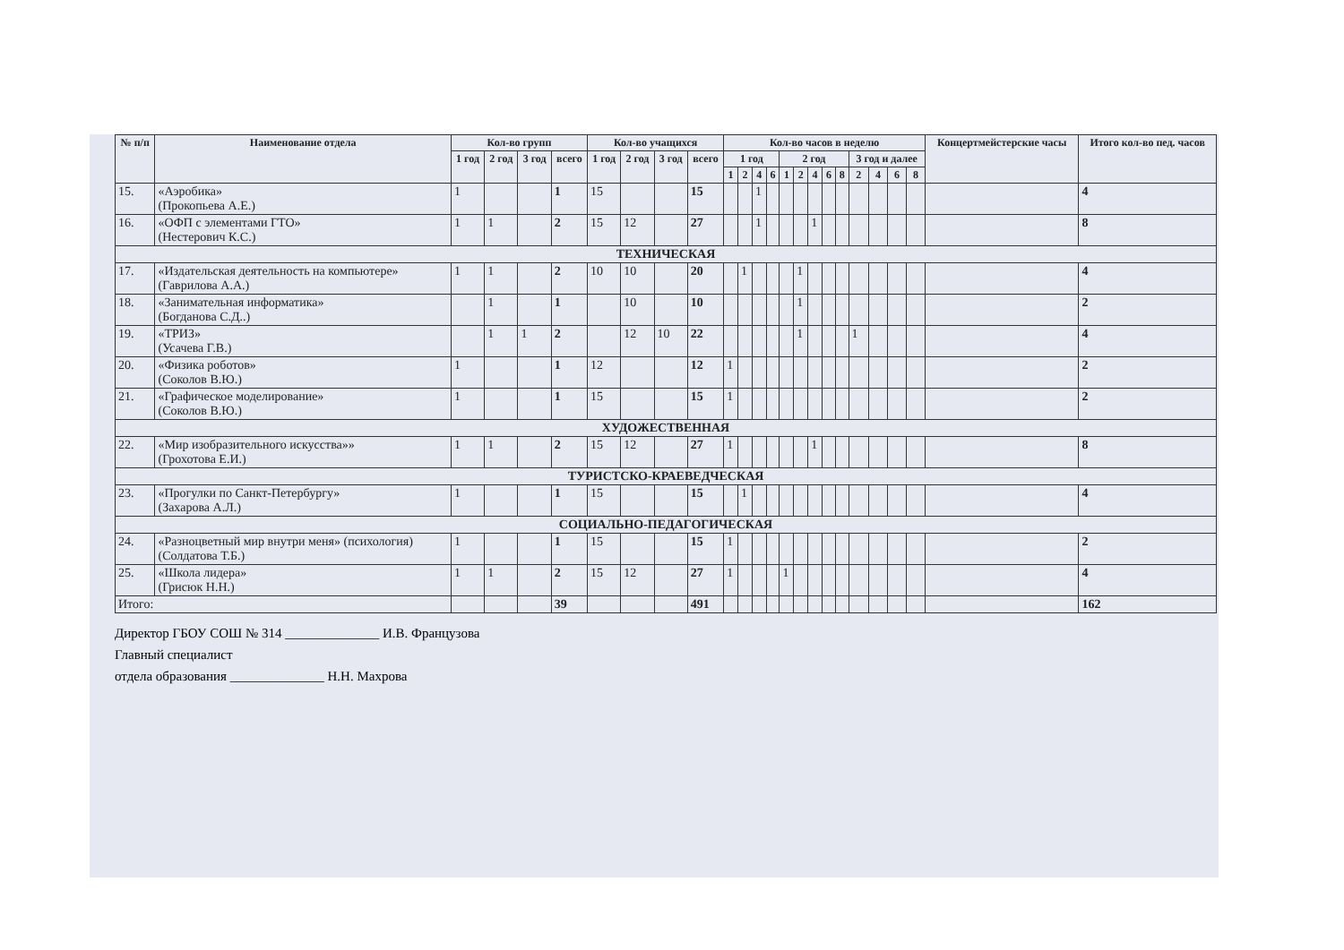| № п/п | Наименование отдела | Кол-во групп | | | | Кол-во учащихся | | | | Кол-во часов в неделю | | | | | | | | | | | | | Концертмейстерские часы | Итого кол-во пед. часов |
| --- | --- | --- | --- | --- | --- | --- | --- | --- | --- | --- | --- | --- | --- | --- | --- | --- | --- | --- | --- | --- | --- | --- | --- | --- |
| | | 1 год | 2 год | 3 год | всего | 1 год | 2 год | 3 год | всего | 1 год | | | | 2 год | | | | | 3 год и далее | | | | | |
| | | | | | | | | | | 1 | 2 | 4 | 6 | 1 | 2 | 4 | 6 | 8 | 2 | 4 | 6 | 8 | | |
| 15. | «Аэробика» (Прокопьева А.Е.) | 1 | | | 1 | 15 | | | 15 | | | 1 | | | | | | | | | | | | 4 |
| 16. | «ОФП с элементами ГТО» (Нестерович К.С.) | 1 | 1 | | 2 | 15 | 12 | | 27 | | | 1 | | | | 1 | | | | | | | | 8 |
| ТЕХНИЧЕСКАЯ | | | | | | | | | | | | | | | | | | | | | | | | |
| 17. | «Издательская деятельность на компьютере» (Гаврилова А.А.) | 1 | 1 | | 2 | 10 | 10 | | 20 | | 1 | | | | 1 | | | | | | | | | 4 |
| 18. | «Занимательная информатика» (Богданова С.Д..) | | 1 | | 1 | | 10 | | 10 | | | | | | 1 | | | | | | | | | 2 |
| 19. | «ТРИЗ» (Усачева Г.В.) | | 1 | 1 | 2 | | 12 | 10 | 22 | | | | | | 1 | | | | 1 | | | | | 4 |
| 20. | «Физика роботов» (Соколов В.Ю.) | 1 | | | 1 | 12 | | | 12 | 1 | | | | | | | | | | | | | | 2 |
| 21. | «Графическое моделирование» (Соколов В.Ю.) | 1 | | | 1 | 15 | | | 15 | 1 | | | | | | | | | | | | | | 2 |
| ХУДОЖЕСТВЕННАЯ | | | | | | | | | | | | | | | | | | | | | | | | |
| 22. | «Мир изобразительного искусства»» (Грохотова Е.И.) | 1 | 1 | | 2 | 15 | 12 | | 27 | 1 | | | | | | 1 | | | | | | | | 8 |
| ТУРИСТСКО-КРАЕВЕДЧЕСКАЯ | | | | | | | | | | | | | | | | | | | | | | | | |
| 23. | «Прогулки по Санкт-Петербургу» (Захарова А.Л.) | 1 | | | 1 | 15 | | | 15 | | 1 | | | | | | | | | | | | | 4 |
| СОЦИАЛЬНО-ПЕДАГОГИЧЕСКАЯ | | | | | | | | | | | | | | | | | | | | | | | | |
| 24. | «Разноцветный мир внутри меня» (психология) (Солдатова Т.Б.) | 1 | | | 1 | 15 | | | 15 | 1 | | | | | | | | | | | | | | 2 |
| 25. | «Школа лидера» (Грисюк Н.Н.) | 1 | 1 | | 2 | 15 | 12 | | 27 | 1 | | | | 1 | | | | | | | | | | 4 |
| Итого: | | | | | 39 | | | | 491 | | | | | | | | | | | | | | | 162 |
Директор ГБОУ СОШ № 314 ______________ И.В. Французова
Главный специалист
отдела образования ______________ Н.Н. Махрова